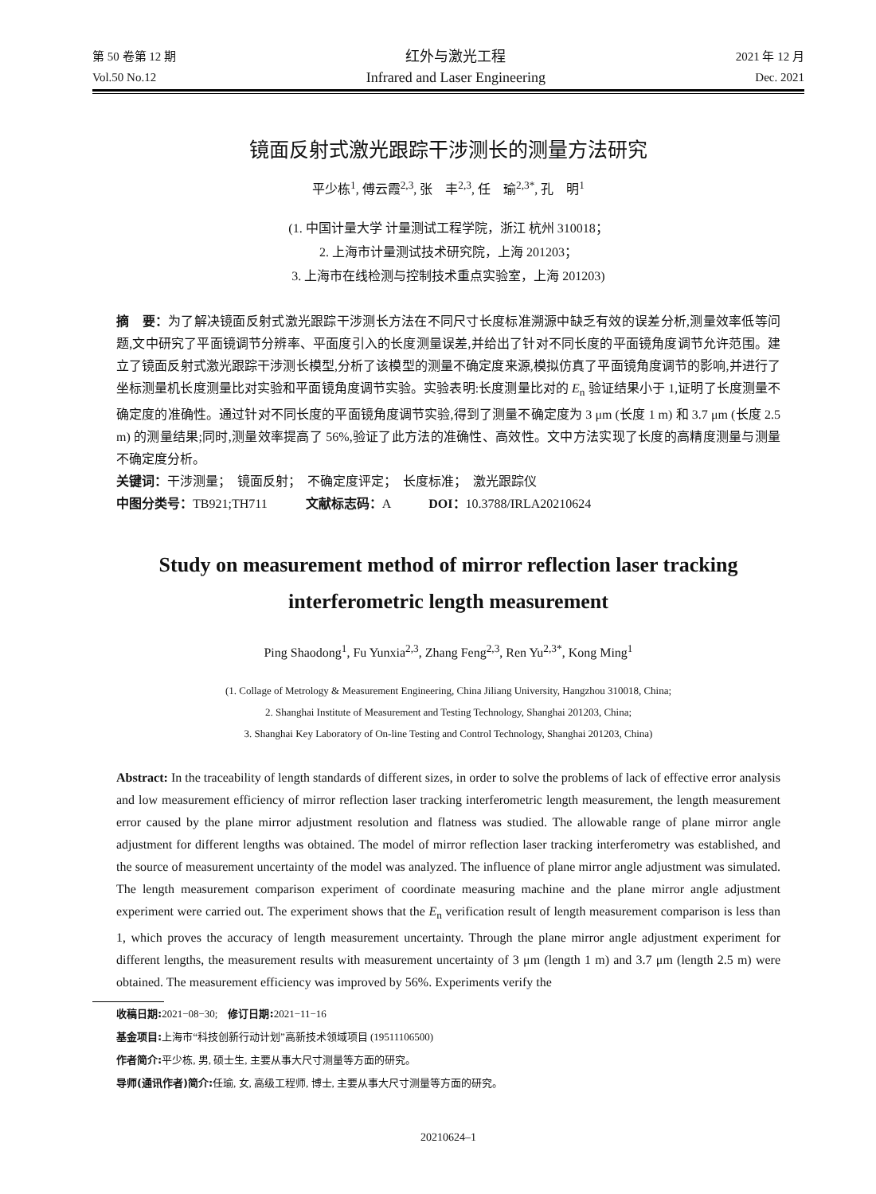第 50 卷第 12 期
Vol.50 No.12
红外与激光工程
Infrared and Laser Engineering
2021 年 12 月
Dec. 2021
镜面反射式激光跟踪干涉测长的测量方法研究
平少栋<sup>1</sup>, 傅云霞<sup>2,3</sup>, 张　丰<sup>2,3</sup>, 任　瑜<sup>2,3*</sup>, 孔　明<sup>1</sup>
(1. 中国计量大学 计量测试工程学院，浙江 杭州 310018；
2. 上海市计量测试技术研究院，上海 201203；
3. 上海市在线检测与控制技术重点实验室，上海 201203)
摘　要：为了解决镜面反射式激光跟踪干涉测长方法在不同尺寸长度标准溯源中缺乏有效的误差分析,测量效率低等问题,文中研究了平面镜调节分辨率、平面度引入的长度测量误差,并给出了针对不同长度的平面镜角度调节允许范围。建立了镜面反射式激光跟踪干涉测长模型,分析了该模型的测量不确定度来源,模拟仿真了平面镜角度调节的影响,并进行了坐标测量机长度测量比对实验和平面镜角度调节实验。实验表明:长度测量比对的 E<sub>n</sub> 验证结果小于 1,证明了长度测量不确定度的准确性。通过针对不同长度的平面镜角度调节实验,得到了测量不确定度为 3 μm (长度 1 m) 和 3.7 μm (长度 2.5 m) 的测量结果;同时,测量效率提高了 56%,验证了此方法的准确性、高效性。文中方法实现了长度的高精度测量与测量不确定度分析。
关键词：干涉测量；　镜面反射；　不确定度评定；　长度标准；　激光跟踪仪
中图分类号：TB921;TH711　　　文献标志码：A　　　DOI：10.3788/IRLA20210624
Study on measurement method of mirror reflection laser tracking
interferometric length measurement
Ping Shaodong<sup>1</sup>, Fu Yunxia<sup>2,3</sup>, Zhang Feng<sup>2,3</sup>, Ren Yu<sup>2,3*</sup>, Kong Ming<sup>1</sup>
(1. Collage of Metrology & Measurement Engineering, China Jiliang University, Hangzhou 310018, China;
2. Shanghai Institute of Measurement and Testing Technology, Shanghai 201203, China;
3. Shanghai Key Laboratory of On-line Testing and Control Technology, Shanghai 201203, China)
Abstract: In the traceability of length standards of different sizes, in order to solve the problems of lack of effective error analysis and low measurement efficiency of mirror reflection laser tracking interferometric length measurement, the length measurement error caused by the plane mirror adjustment resolution and flatness was studied. The allowable range of plane mirror angle adjustment for different lengths was obtained. The model of mirror reflection laser tracking interferometry was established, and the source of measurement uncertainty of the model was analyzed. The influence of plane mirror angle adjustment was simulated. The length measurement comparison experiment of coordinate measuring machine and the plane mirror angle adjustment experiment were carried out. The experiment shows that the E<sub>n</sub> verification result of length measurement comparison is less than 1, which proves the accuracy of length measurement uncertainty. Through the plane mirror angle adjustment experiment for different lengths, the measurement results with measurement uncertainty of 3 μm (length 1 m) and 3.7 μm (length 2.5 m) were obtained. The measurement efficiency was improved by 56%. Experiments verify the
收稿日期: 2021−08−30;　修订日期: 2021−11−16
基金项目: 上海市“科技创新行动计划”高新技术领域项目 (19511106500)
作者简介: 平少栋, 男, 硕士生, 主要从事大尺寸测量等方面的研究。
导师(通讯作者)简介: 任瑜, 女, 高级工程师, 博士, 主要从事大尺寸测量等方面的研究。
20210624–1